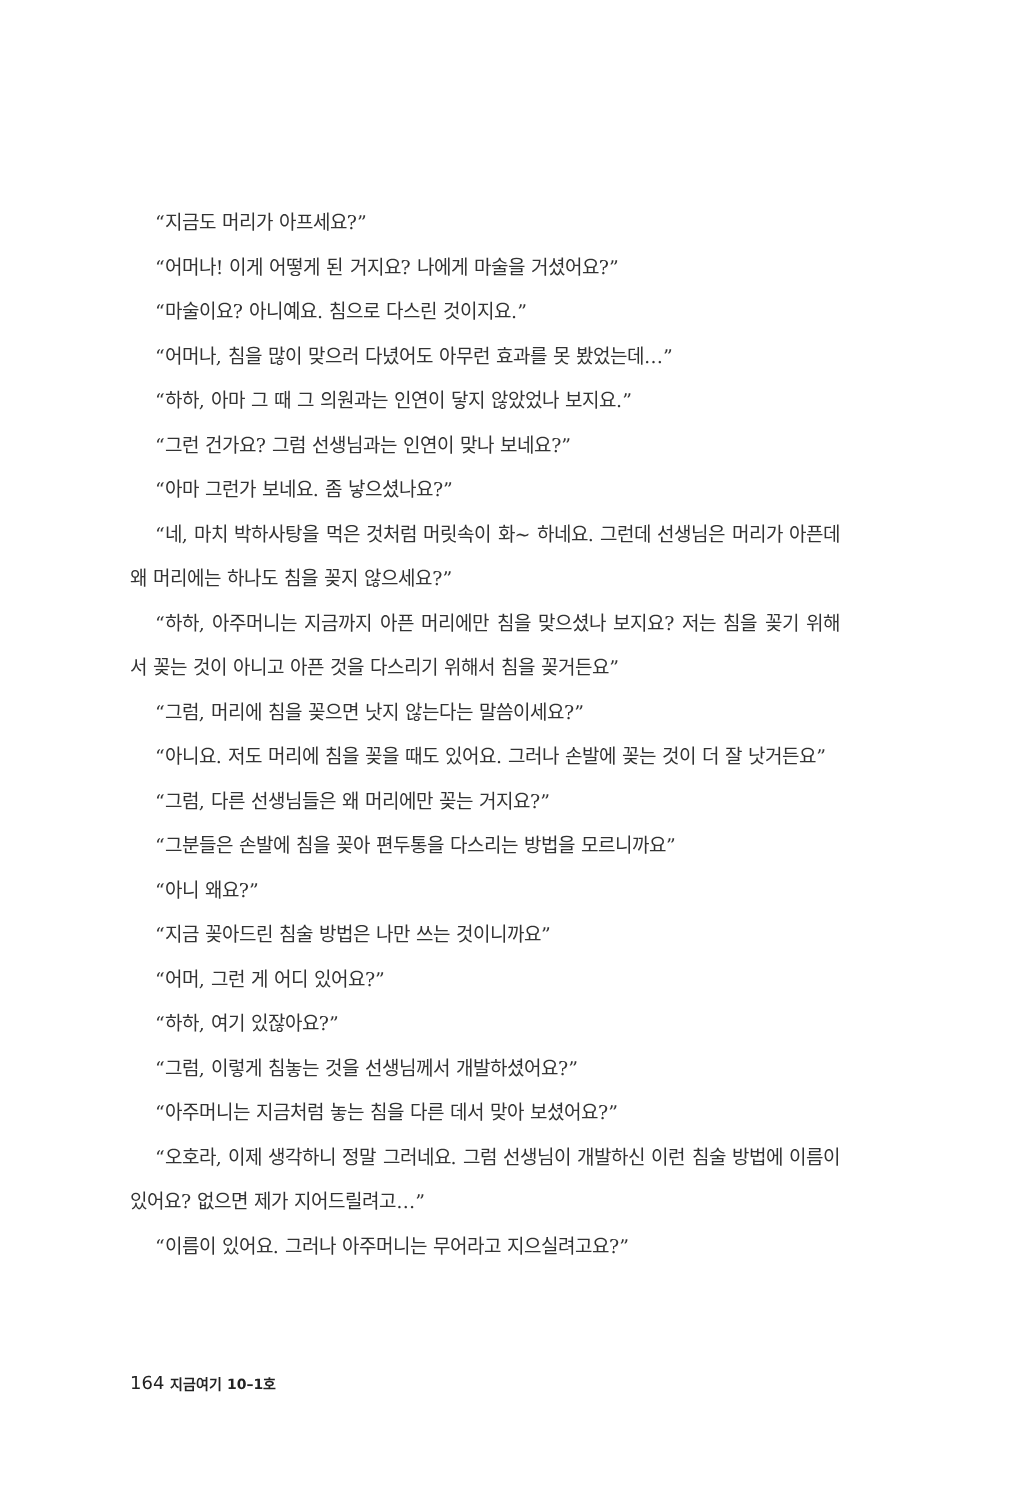“지금도 머리가 아프세요?”
“어머나! 이게 어떻게 된 거지요? 나에게 마술을 거셨어요?”
“마술이요? 아니예요. 침으로 다스린 것이지요.”
“어머나, 침을 많이 맞으러 다녔어도 아무런 효과를 못 봤었는데…”
“하하, 아마 그 때 그 의원과는 인연이 닿지 않았었나 보지요.”
“그런 건가요? 그럼 선생님과는 인연이 맞나 보네요?”
“아마 그런가 보네요. 좀 낳으셨나요?”
“네, 마치 박하사탕을 먹은 것처럼 머릿속이 화~ 하네요. 그런데 선생님은 머리가 아픈데 왜 머리에는 하나도 침을 꽂지 않으세요?”
“하하, 아주머니는 지금까지 아픈 머리에만 침을 맞으셨나 보지요? 저는 침을 꽂기 위해서 꽂는 것이 아니고 아픈 것을 다스리기 위해서 침을 꽂거든요”
“그럼, 머리에 침을 꽂으면 낫지 않는다는 말씀이세요?”
“아니요. 저도 머리에 침을 꽂을 때도 있어요. 그러나 손발에 꽂는 것이 더 잘 낫거든요”
“그럼, 다른 선생님들은 왜 머리에만 꽂는 거지요?”
“그분들은 손발에 침을 꽂아 편두통을 다스리는 방법을 모르니까요”
“아니 왜요?”
“지금 꽂아드린 침술 방법은 나만 쓰는 것이니까요”
“어머, 그런 게 어디 있어요?”
“하하, 여기 있잖아요?”
“그럼, 이렇게 침놓는 것을 선생님께서 개발하셨어요?”
“아주머니는 지금처럼 놓는 침을 다른 데서 맞아 보셨어요?”
“오호라, 이제 생각하니 정말 그러네요. 그럼 선생님이 개발하신 이런 침술 방법에 이름이 있어요? 없으면 제가 지어드릴려고…”
“이름이 있어요. 그러나 아주머니는 무어라고 지으실려고요?”
164 지금여기 10–1호